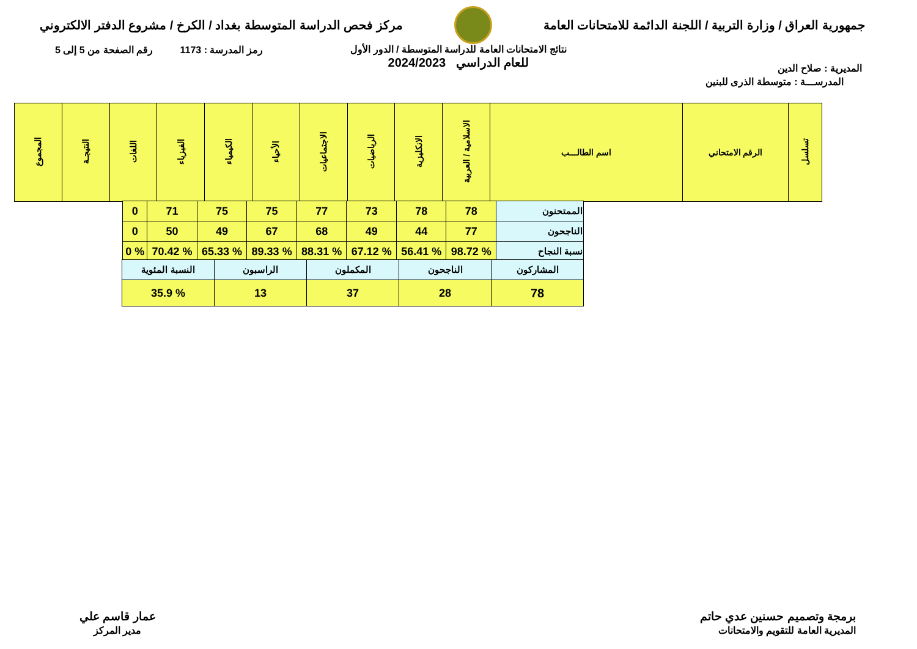جمهورية العراق / وزارة التربية / اللجنة الدائمة للامتحانات العامة
مركز فحص الدراسة المتوسطة بغداد / الكرخ / مشروع الدفتر الالكتروني
المديرية : صلاح الدين
رمز المدرسة : 1173 رقم الصفحة من 5 إلى 5
نتائج الامتحانات العامة للدراسة المتوسطة / الدور الأول
للعام الدراسي 2024/2023
المدرســـة : متوسطة الذرى للبنين
| تسلسل | الرقم الامتحاني | اسم الطالـــب | الاسلامية / العربية | الانكليزية | الرياضيات | الاجتماعيات | الأحياء | الكيمياء | الفيزياء | اللغات | النتيجـة | المجموع |
| --- | --- | --- | --- | --- | --- | --- | --- | --- | --- | --- | --- | --- |
| الممتحنون | 78 | 78 | 73 | 77 | 75 | 75 | 71 | 0 |
| الناجحون | 77 | 44 | 49 | 68 | 67 | 49 | 50 | 0 |
| نسبة النجاح | % 98.72 | % 56.41 | % 67.12 | % 88.31 | % 89.33 | % 65.33 | % 70.42 | % 0 |
| المشاركون | الناجحون | المكملون | الراسبون | النسبة المئوية |
| 78 | 28 | 37 | 13 | % 35.9 |
برمجة وتصميم حسنين عدي حاتم
المديرية العامة للتقويم والامتحانات
عمار قاسم علي
مدير المركز